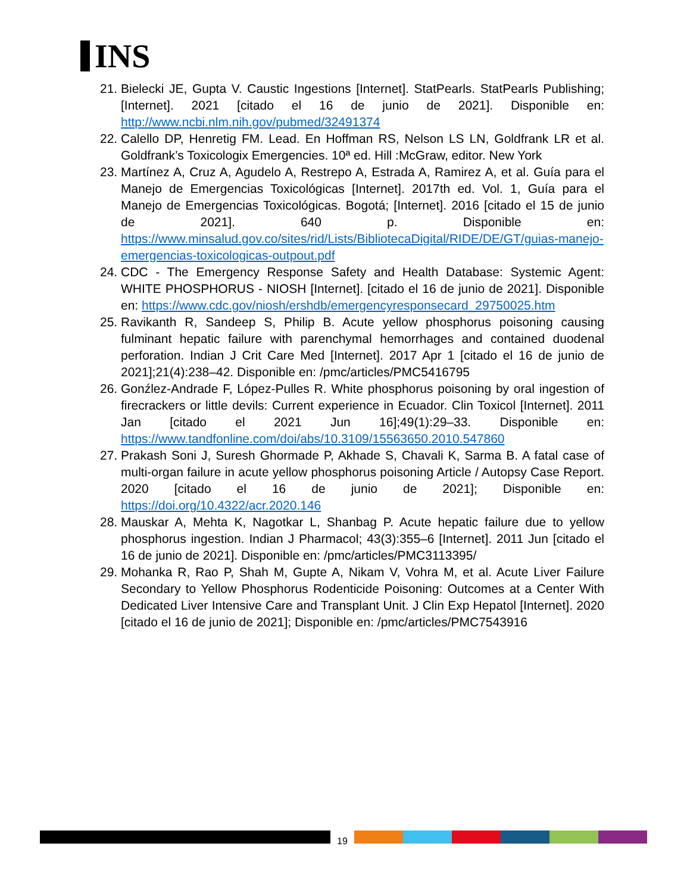INS
21. Bielecki JE, Gupta V. Caustic Ingestions [Internet]. StatPearls. StatPearls Publishing; [Internet]. 2021 [citado el 16 de junio de 2021]. Disponible en: http://www.ncbi.nlm.nih.gov/pubmed/32491374
22. Calello DP, Henretig FM. Lead. En Hoffman RS, Nelson LS LN, Goldfrank LR et al. Goldfrank’s Toxicologix Emergencies. 10ª ed. Hill :McGraw, editor. New York
23. Martínez A, Cruz A, Agudelo A, Restrepo A, Estrada A, Ramirez A, et al. Guía para el Manejo de Emergencias Toxicológicas [Internet]. 2017th ed. Vol. 1, Guía para el Manejo de Emergencias Toxicológicas. Bogotá; [Internet]. 2016 [citado el 15 de junio de 2021]. 640 p. Disponible en: https://www.minsalud.gov.co/sites/rid/Lists/BibliotecaDigital/RIDE/DE/GT/guias-manejo-emergencias-toxicologicas-outpout.pdf
24. CDC - The Emergency Response Safety and Health Database: Systemic Agent: WHITE PHOSPHORUS - NIOSH [Internet]. [citado el 16 de junio de 2021]. Disponible en: https://www.cdc.gov/niosh/ershdb/emergencyresponsecard_29750025.htm
25. Ravikanth R, Sandeep S, Philip B. Acute yellow phosphorus poisoning causing fulminant hepatic failure with parenchymal hemorrhages and contained duodenal perforation. Indian J Crit Care Med [Internet]. 2017 Apr 1 [citado el 16 de junio de 2021];21(4):238–42. Disponible en: /pmc/articles/PMC5416795
26. Gonźlez-Andrade F, López-Pulles R. White phosphorus poisoning by oral ingestion of firecrackers or little devils: Current experience in Ecuador. Clin Toxicol [Internet]. 2011 Jan [citado el 2021 Jun 16];49(1):29–33. Disponible en: https://www.tandfonline.com/doi/abs/10.3109/15563650.2010.547860
27. Prakash Soni J, Suresh Ghormade P, Akhade S, Chavali K, Sarma B. A fatal case of multi-organ failure in acute yellow phosphorus poisoning Article / Autopsy Case Report. 2020 [citado el 16 de junio de 2021]; Disponible en: https://doi.org/10.4322/acr.2020.146
28. Mauskar A, Mehta K, Nagotkar L, Shanbag P. Acute hepatic failure due to yellow phosphorus ingestion. Indian J Pharmacol; 43(3):355–6 [Internet]. 2011 Jun [citado el 16 de junio de 2021]. Disponible en: /pmc/articles/PMC3113395/
29. Mohanka R, Rao P, Shah M, Gupte A, Nikam V, Vohra M, et al. Acute Liver Failure Secondary to Yellow Phosphorus Rodenticide Poisoning: Outcomes at a Center With Dedicated Liver Intensive Care and Transplant Unit. J Clin Exp Hepatol [Internet]. 2020 [citado el 16 de junio de 2021]; Disponible en: /pmc/articles/PMC7543916
19